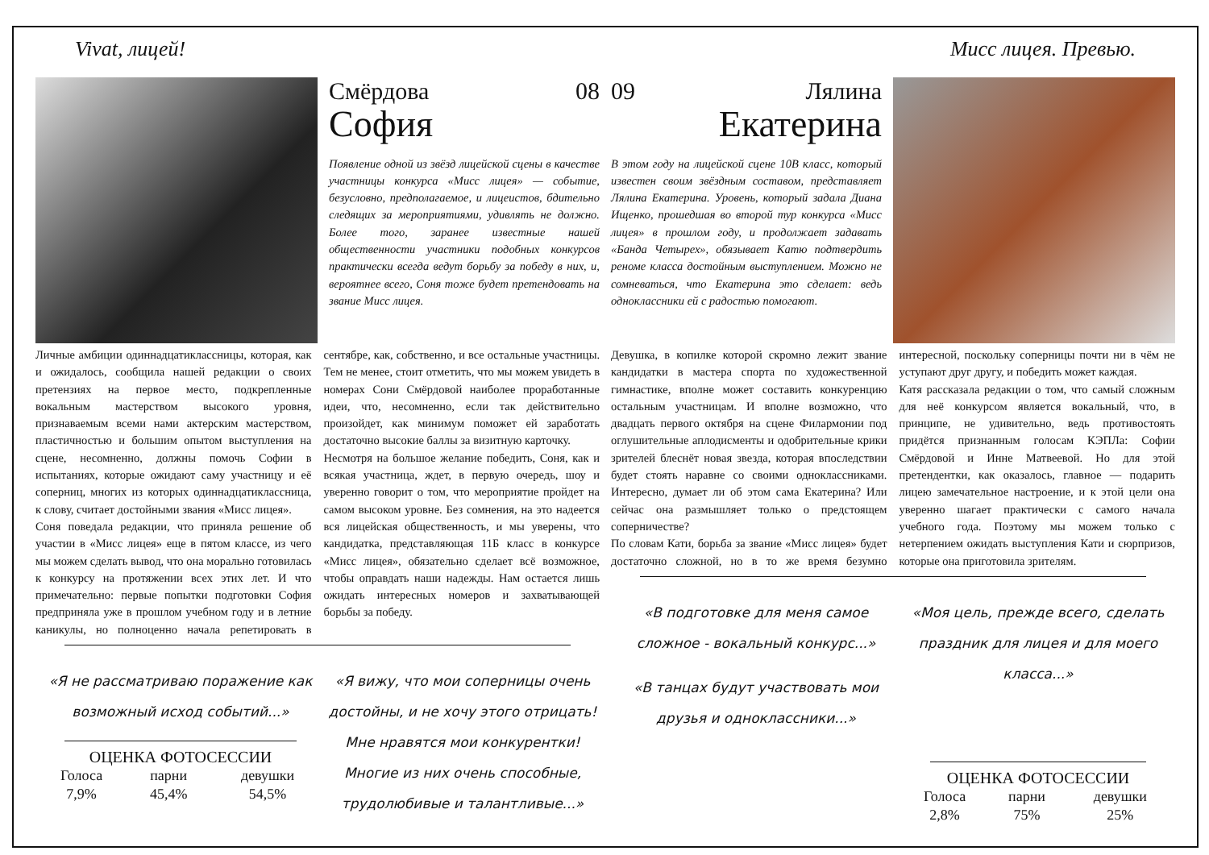Vivat, лицей! Мисс лицея. Превью.
Смёрдова 08
София
Появление одной из звёзд лицейской сцены в качестве участницы конкурса «Мисс лицея» — событие, безусловно, предполагаемое, и лицеистов, бдительно следящих за мероприятиями, удивлять не должно. Более того, заранее известные нашей общественности участники подобных конкурсов практически всегда ведут борьбу за победу в них, и, вероятнее всего, Соня тоже будет претендовать на звание Мисс лицея.
Личные амбиции одиннадцатиклассницы, которая, как и ожидалось, сообщила нашей редакции о своих претензиях на первое место, подкрепленные вокальным мастерством высокого уровня, признаваемым всеми нами актерским мастерством, пластичностью и большим опытом выступления на сцене, несомненно, должны помочь Софии в испытаниях, которые ожидают саму участницу и её соперниц, многих из которых одиннадцатиклассница, к слову, считает достойными звания «Мисс лицея».
Соня поведала редакции, что приняла решение об участии в «Мисс лицея» еще в пятом классе, из чего мы можем сделать вывод, что она морально готовилась к конкурсу на протяжении всех этих лет. И что примечательно: первые попытки подготовки София предприняла уже в прошлом учебном году и в летние каникулы, но полноценно начала репетировать в сентябре, как, собственно, и все остальные участницы. Тем не менее, стоит отметить, что мы можем увидеть в номерах Сони Смёрдовой наиболее проработанные идеи, что, несомненно, если так действительно произойдет, как минимум поможет ей заработать достаточно высокие баллы за визитную карточку.
Несмотря на большое желание победить, Соня, как и всякая участница, ждет, в первую очередь, шоу и уверенно говорит о том, что мероприятие пройдет на самом высоком уровне. Без сомнения, на это надеется вся лицейская общественность, и мы уверены, что кандидатка, представляющая 11Б класс в конкурсе «Мисс лицея», обязательно сделает всё возможное, чтобы оправдать наши надежды. Нам остается лишь ожидать интересных номеров и захватывающей борьбы за победу.
«Я не рассматриваю поражение как возможный исход событий...»
ОЦЕНКА ФОТОСЕССИИ
| Голоса | парни | девушки |
| --- | --- | --- |
| 7,9% | 45,4% | 54,5% |
«Я вижу, что мои соперницы очень достойны, и не хочу этого отрицать! Мне нравятся мои конкурентки! Многие из них очень способные, трудолюбивые и талантливые...»
09 Лялина
Екатерина
В этом году на лицейской сцене 10В класс, который известен своим звёздным составом, представляет Лялина Екатерина. Уровень, который задала Диана Ищенко, прошедшая во второй тур конкурса «Мисс лицея» в прошлом году, и продолжает задавать «Банда Четырех», обязывает Катю подтвердить реноме класса достойным выступлением. Можно не сомневаться, что Екатерина это сделает: ведь одноклассники ей с радостью помогают.
Девушка, в копилке которой скромно лежит звание кандидатки в мастера спорта по художественной гимнастике, вполне может составить конкуренцию остальным участницам. И вполне возможно, что двадцать первого октября на сцене Филармонии под оглушительные аплодисменты и одобрительные крики зрителей блеснёт новая звезда, которая впоследствии будет стоять наравне со своими одноклассниками. Интересно, думает ли об этом сама Екатерина? Или сейчас она размышляет только о предстоящем соперничестве?
По словам Кати, борьба за звание «Мисс лицея» будет достаточно сложной, но в то же время безумно интересной, поскольку соперницы почти ни в чём не уступают друг другу, и победить может каждая.
Катя рассказала редакции о том, что самый сложным для неё конкурсом является вокальный, что, в принципе, не удивительно, ведь противостоять придётся признанным голосам КЭПЛа: Софии Смёрдовой и Инне Матвеевой. Но для этой претендентки, как оказалось, главное — подарить лицею замечательное настроение, и к этой цели она уверенно шагает практически с самого начала учебного года. Поэтому мы можем только с нетерпением ожидать выступления Кати и сюрпризов, которые она приготовила зрителям.
«В подготовке для меня самое сложное - вокальный конкурс...»
«В танцах будут участвовать мои друзья и одноклассники...»
«Моя цель, прежде всего, сделать праздник для лицея и для моего класса...»
ОЦЕНКА ФОТОСЕССИИ
| Голоса | парни | девушки |
| --- | --- | --- |
| 2,8% | 75% | 25% |